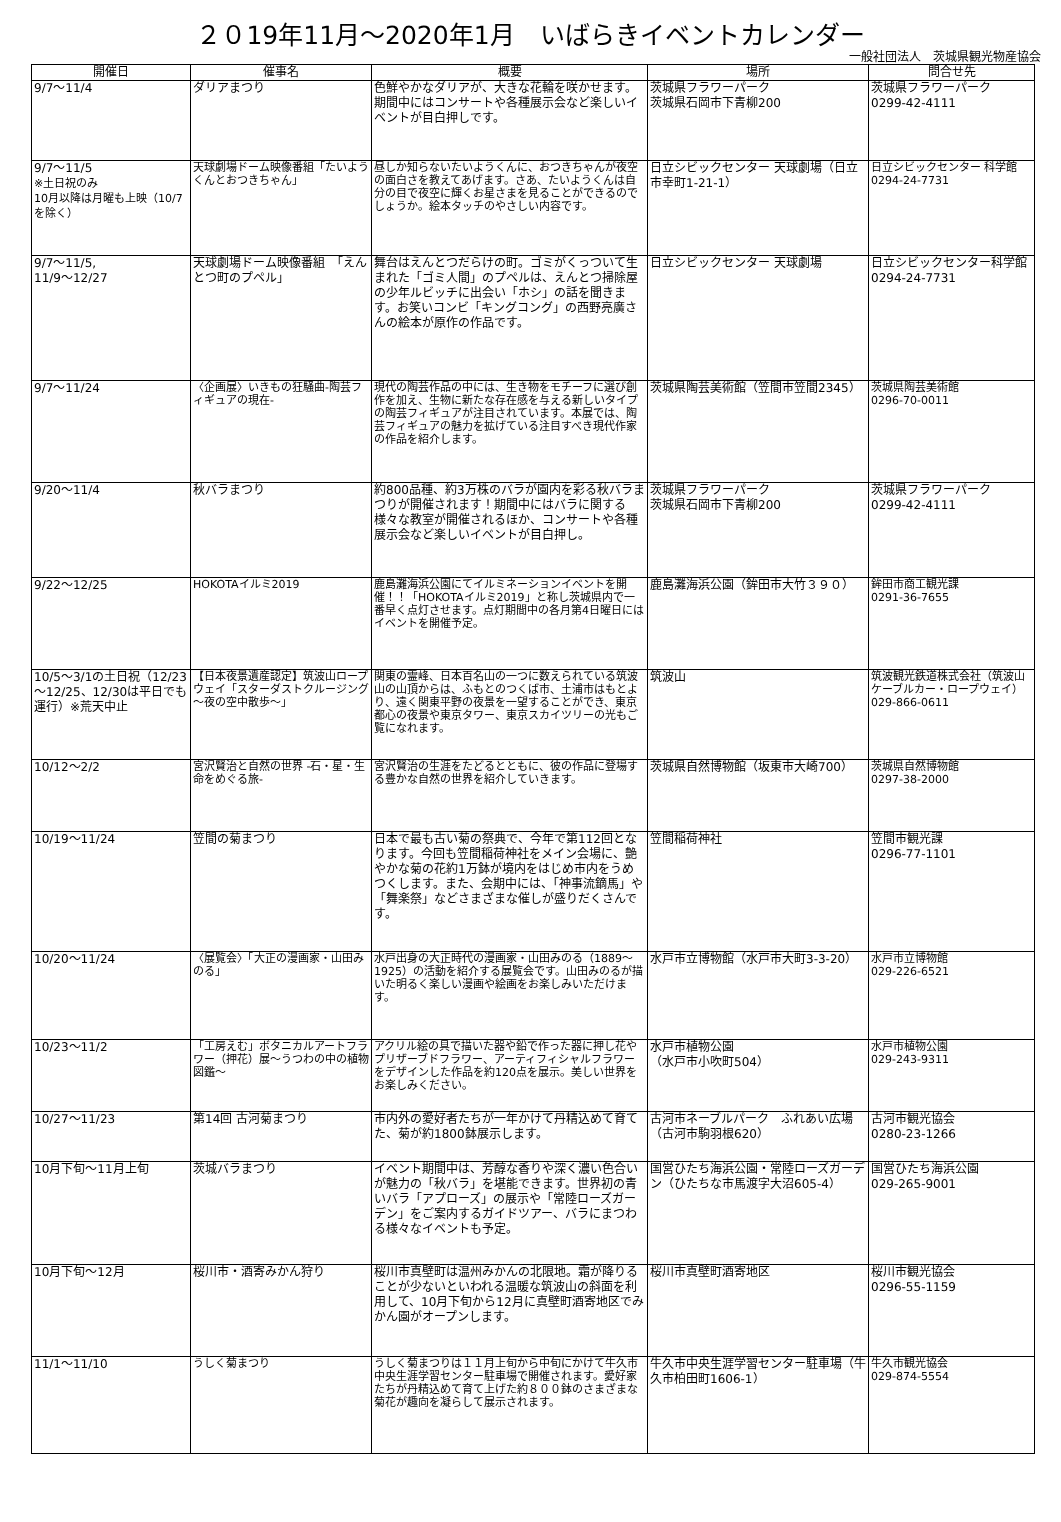２０19年11月～2020年1月　いばらきイベントカレンダー
一般社団法人　茨城県観光物産協会
| 開催日 | 催事名 | 概要 | 場所 | 問合せ先 |
| --- | --- | --- | --- | --- |
| 9/7～11/4 | ダリアまつり | 色鮮やかなダリアが、大きな花輪を咲かせます。期間中にはコンサートや各種展示会など楽しいイベントが目白押しです。 | 茨城県フラワーパーク 茨城県石岡市下青柳200 | 茨城県フラワーパーク 0299-42-4111 |
| 9/7～11/5 ※土日祝のみ 10月以降は月曜も上映（10/7を除く） | 天球劇場ドーム映像番組「たいようくんとおつきちゃん」 | 昼しか知らないたいようくんに、おつきちゃんが夜空の面白さを教えてあげます。さあ、たいようくんは自分の目で夜空に輝くお星さまを見ることができるのでしょうか。絵本タッチのやさしい内容です。 | 日立シビックセンター 天球劇場（日立市幸町1-21-1） | 日立シビックセンター 科学館 0294-24-7731 |
| 9/7～11/5, 11/9～12/27 | 天球劇場ドーム映像番組 「えんとつ町のプペル」 | 舞台はえんとつだらけの町。ゴミがくっついて生まれた「ゴミ人間」のプペルは、えんとつ掃除屋の少年ルビッチに出会い「ホシ」の話を聞きます。お笑いコンビ「キングコング」の西野亮廣さんの絵本が原作の作品です。 | 日立シビックセンター 天球劇場 | 日立シビックセンター科学館 0294-24-7731 |
| 9/7～11/24 | 〈企画展〉いきもの狂騒曲-陶芸フィギュアの現在- | 現代の陶芸作品の中には、生き物をモチーフに選び創作を加え、生物に新たな存在感を与える新しいタイプの陶芸フィギュアが注目されています。本展では、陶芸フィギュアの魅力を拡げている注目すべき現代作家の作品を紹介します。 | 茨城県陶芸美術館（笠間市笠間2345） | 茨城県陶芸美術館 0296-70-0011 |
| 9/20～11/4 | 秋バラまつり | 約800品種、約3万株のバラが園内を彩る秋バラまつりが開催されます！期間中にはバラに関する様々な教室が開催されるほか、コンサートや各種展示会など楽しいイベントが目白押し。 | 茨城県フラワーパーク 茨城県石岡市下青柳200 | 茨城県フラワーパーク 0299-42-4111 |
| 9/22～12/25 | HOKOTAイルミ2019 | 鹿島灘海浜公園にてイルミネーションイベントを開催！！「HOKOTAイルミ2019」と称し茨城県内で一番早く点灯させます。点灯期間中の各月第4日曜日にはイベントを開催予定。 | 鹿島灘海浜公園（鉾田市大竹３９０） | 鉾田市商工観光課 0291-36-7655 |
| 10/5～3/1の土日祝（12/23～12/25、12/30は平日でも運行）※荒天中止 | 【日本夜景遺産認定】筑波山ロープウェイ「スターダストクルージング～夜の空中散歩～」 | 関東の霊峰、日本百名山の一つに数えられている筑波山の山頂からは、ふもとのつくば市、土浦市はもとより、遠く関東平野の夜景を一望することができ、東京都心の夜景や東京タワー、東京スカイツリーの光もご覧になれます。 | 筑波山 | 筑波観光鉄道株式会社（筑波山ケーブルカー・ロープウェイ） 029-866-0611 |
| 10/12～2/2 | 宮沢賢治と自然の世界 -石・星・生命をめぐる旅- | 宮沢賢治の生涯をたどるとともに、彼の作品に登場する豊かな自然の世界を紹介していきます。 | 茨城県自然博物館（坂東市大崎700） | 茨城県自然博物館 0297-38-2000 |
| 10/19～11/24 | 笠間の菊まつり | 日本で最も古い菊の祭典で、今年で第112回となります。今回も笠間稲荷神社をメイン会場に、艶やかな菊の花約1万鉢が境内をはじめ市内をうめつくします。また、会期中には、「神事流鏑馬」や「舞楽祭」などさまざまな催しが盛りだくさんです。 | 笠間稲荷神社 | 笠間市観光課 0296-77-1101 |
| 10/20～11/24 | 〈展覧会〉「大正の漫画家・山田みのる」 | 水戸出身の大正時代の漫画家・山田みのる（1889～1925）の活動を紹介する展覧会です。山田みのるが描いた明るく楽しい漫画や絵画をお楽しみいただけます。 | 水戸市立博物館（水戸市大町3-3-20） | 水戸市立博物館 029-226-6521 |
| 10/23～11/2 | 「工房えむ」ボタニカルアートフラワー（押花）展～うつわの中の植物図鑑～ | アクリル絵の具で描いた器や鉛で作った器に押し花やプリザーブドフラワー、アーティフィシャルフラワーをデザインした作品を約120点を展示。美しい世界をお楽しみください。 | 水戸市植物公園 （水戸市小吹町504） | 水戸市植物公園 029-243-9311 |
| 10/27～11/23 | 第14回 古河菊まつり | 市内外の愛好者たちが一年かけて丹精込めて育てた、菊が約1800鉢展示します。 | 古河市ネーブルパーク ふれあい広場（古河市駒羽根620） | 古河市観光協会 0280-23-1266 |
| 10月下旬～11月上旬 | 茨城バラまつり | イベント期間中は、芳醇な香りや深く濃い色合いが魅力の「秋バラ」を堪能できます。世界初の青いバラ「アプローズ」の展示や「常陸ローズガーデン」をご案内するガイドツアー、バラにまつわる様々なイベントも予定。 | 国営ひたち海浜公園・常陸ローズガーデン（ひたちな市馬渡字大沼605-4） | 国営ひたち海浜公園 029-265-9001 |
| 10月下旬～12月 | 桜川市・酒寄みかん狩り | 桜川市真壁町は温州みかんの北限地。霜が降りることが少ないといわれる温暖な筑波山の斜面を利用して、10月下旬から12月に真壁町酒寄地区でみかん園がオープンします。 | 桜川市真壁町酒寄地区 | 桜川市観光協会 0296-55-1159 |
| 11/1～11/10 | うしく菊まつり | うしく菊まつりは１１月上旬から中旬にかけて牛久市中央生涯学習センター駐車場で開催されます。愛好家たちが丹精込めて育て上げた約８００鉢のさまざまな菊花が趣向を凝らして展示されます。 | 牛久市中央生涯学習センター駐車場（牛久市柏田町1606-1） | 牛久市観光協会 029-874-5554 |